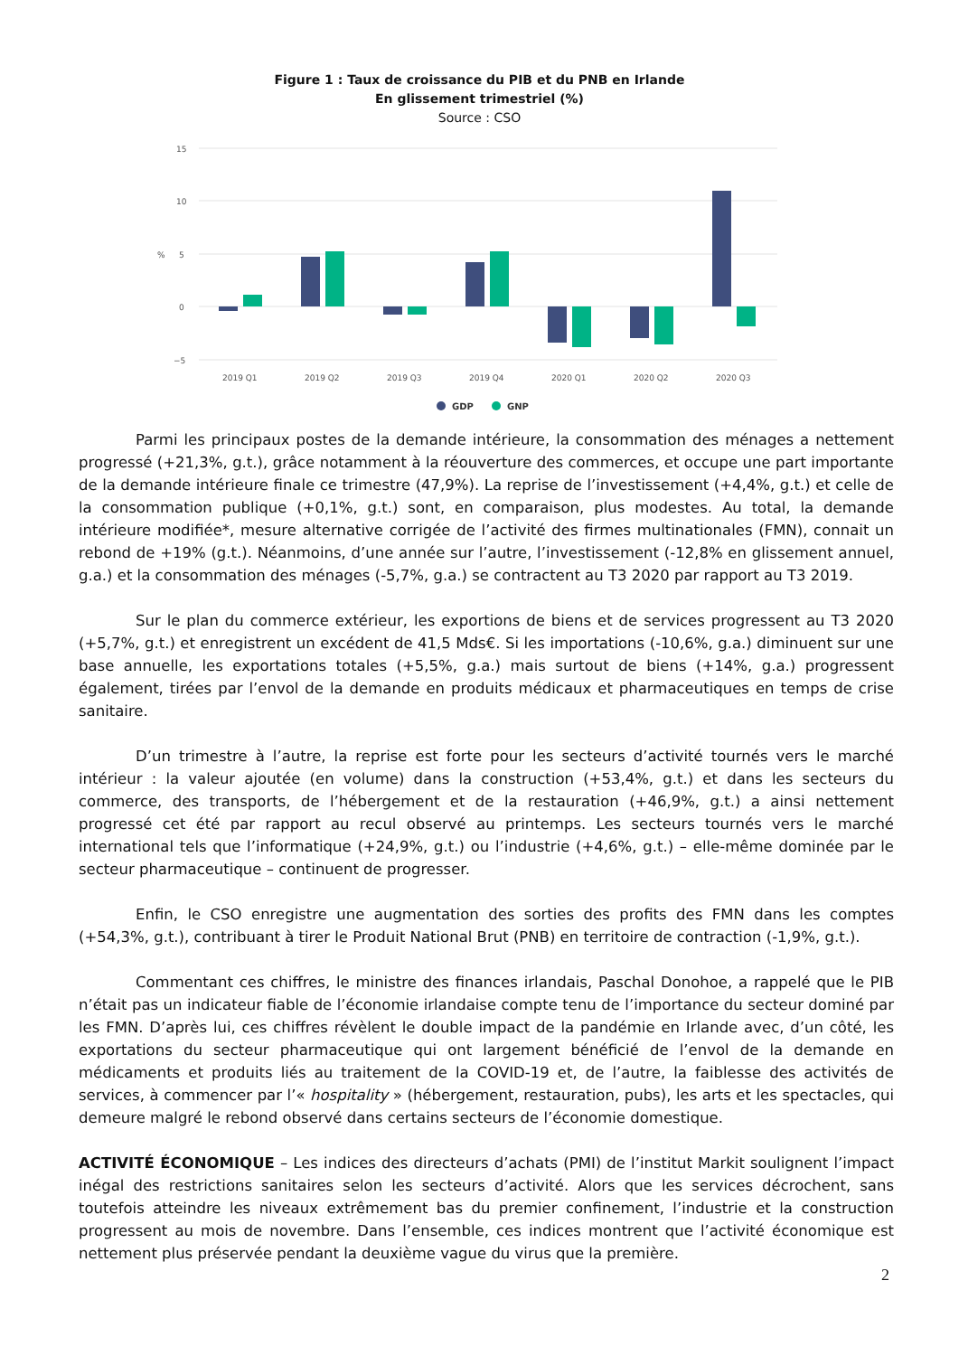Figure 1 : Taux de croissance du PIB et du PNB en Irlande
En glissement trimestriel (%)
Source : CSO
15
10
5
0
−5
%
2019 Q1
2019 Q2
2019 Q3
2019 Q4
2020 Q1
2020 Q2
2020 Q3
GDP
GNP
Parmi les principaux postes de la demande intérieure, la consommation des ménages a nettement progressé (+21,3%, g.t.), grâce notamment à la réouverture des commerces, et occupe une part importante de la demande intérieure finale ce trimestre (47,9%). La reprise de l’investissement (+4,4%, g.t.) et celle de la consommation publique (+0,1%, g.t.) sont, en comparaison, plus modestes. Au total, la demande intérieure modifiée*, mesure alternative corrigée de l’activité des firmes multinationales (FMN), connait un rebond de +19% (g.t.). Néanmoins, d’une année sur l’autre, l’investissement (-12,8% en glissement annuel, g.a.) et la consommation des ménages (-5,7%, g.a.) se contractent au T3 2020 par rapport au T3 2019.
Sur le plan du commerce extérieur, les exportions de biens et de services progressent au T3 2020 (+5,7%, g.t.) et enregistrent un excédent de 41,5 Mds€. Si les importations (-10,6%, g.a.) diminuent sur une base annuelle, les exportations totales (+5,5%, g.a.) mais surtout de biens (+14%, g.a.) progressent également, tirées par l’envol de la demande en produits médicaux et pharmaceutiques en temps de crise sanitaire.
D’un trimestre à l’autre, la reprise est forte pour les secteurs d’activité tournés vers le marché intérieur : la valeur ajoutée (en volume) dans la construction (+53,4%, g.t.) et dans les secteurs du commerce, des transports, de l’hébergement et de la restauration (+46,9%, g.t.) a ainsi nettement progressé cet été par rapport au recul observé au printemps. Les secteurs tournés vers le marché international tels que l’informatique (+24,9%, g.t.) ou l’industrie (+4,6%, g.t.) – elle-même dominée par le secteur pharmaceutique – continuent de progresser.
Enfin, le CSO enregistre une augmentation des sorties des profits des FMN dans les comptes (+54,3%, g.t.), contribuant à tirer le Produit National Brut (PNB) en territoire de contraction (-1,9%, g.t.).
Commentant ces chiffres, le ministre des finances irlandais, Paschal Donohoe, a rappelé que le PIB n’était pas un indicateur fiable de l’économie irlandaise compte tenu de l’importance du secteur dominé par les FMN. D’après lui, ces chiffres révèlent le double impact de la pandémie en Irlande avec, d’un côté, les exportations du secteur pharmaceutique qui ont largement bénéficié de l’envol de la demande en médicaments et produits liés au traitement de la COVID-19 et, de l’autre, la faiblesse des activités de services, à commencer par l’« hospitality » (hébergement, restauration, pubs), les arts et les spectacles, qui demeure malgré le rebond observé dans certains secteurs de l’économie domestique.
ACTIVITÉ ÉCONOMIQUE – Les indices des directeurs d’achats (PMI) de l’institut Markit soulignent l’impact inégal des restrictions sanitaires selon les secteurs d’activité. Alors que les services décrochent, sans toutefois atteindre les niveaux extrêmement bas du premier confinement, l’industrie et la construction progressent au mois de novembre. Dans l’ensemble, ces indices montrent que l’activité économique est nettement plus préservée pendant la deuxième vague du virus que la première.
2